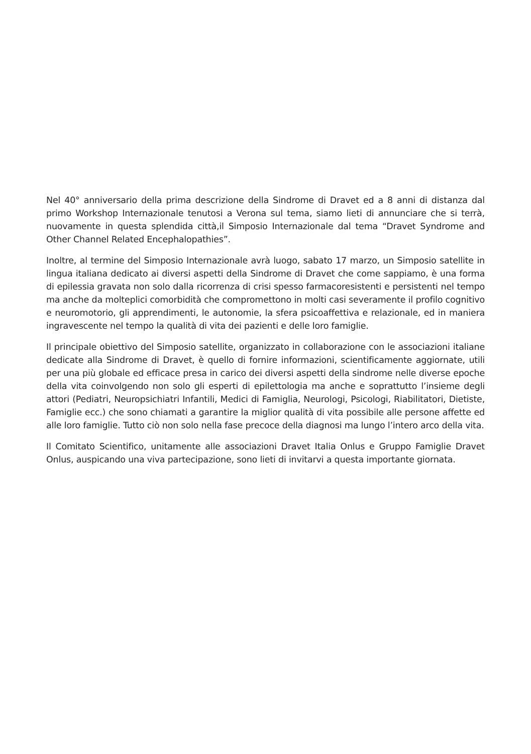Nel 40° anniversario della prima descrizione della Sindrome di Dravet ed a 8 anni di distanza dal primo Workshop Internazionale tenutosi a Verona sul tema, siamo lieti di annunciare che si terrà, nuovamente in questa splendida città,il Simposio Internazionale dal tema “Dravet Syndrome and Other Channel Related Encephalopathies”.
Inoltre, al termine del Simposio Internazionale avrà luogo, sabato 17 marzo, un Simposio satellite in lingua italiana dedicato ai diversi aspetti della Sindrome di Dravet che come sappiamo, è una forma di epilessia gravata non solo dalla ricorrenza di crisi spesso far­macoresistenti e persistenti nel tempo ma anche da molteplici comorbidità che compro­mettono in molti casi severamente il profilo cognitivo e neuromotorio, gli apprendimenti, le autonomie, la sfera psicoaffettiva e relazionale, ed in maniera ingravescente nel tem­po la qualità di vita dei pazienti e delle loro famiglie.
Il principale obiettivo del Simposio satellite, organizzato in collaborazione con le asso­ciazioni italiane dedicate alla Sindrome di Dravet, è quello di fornire informazioni, scien­tificamente aggiornate, utili per una più globale ed efficace presa in carico dei diversi aspetti della sindrome nelle diverse epoche della vita coinvolgendo non solo gli esperti di epilettologia ma anche e soprattutto l’insieme degli attori (Pediatri, Neuropsichiatri Infantili, Medici di Famiglia, Neurologi, Psicologi, Riabilitatori, Dietiste, Famiglie ecc.) che sono chiamati a garantire la miglior qualità di vita possibile alle persone affette ed alle loro famiglie. Tutto ciò non solo nella fase precoce della diagnosi ma lungo l’intero arco della vita.
Il Comitato Scientifico, unitamente alle associazioni Dravet Italia Onlus e Gruppo Famiglie Dravet Onlus, auspicando una viva partecipazione, sono lieti di invitarvi a questa impor­tante giornata.